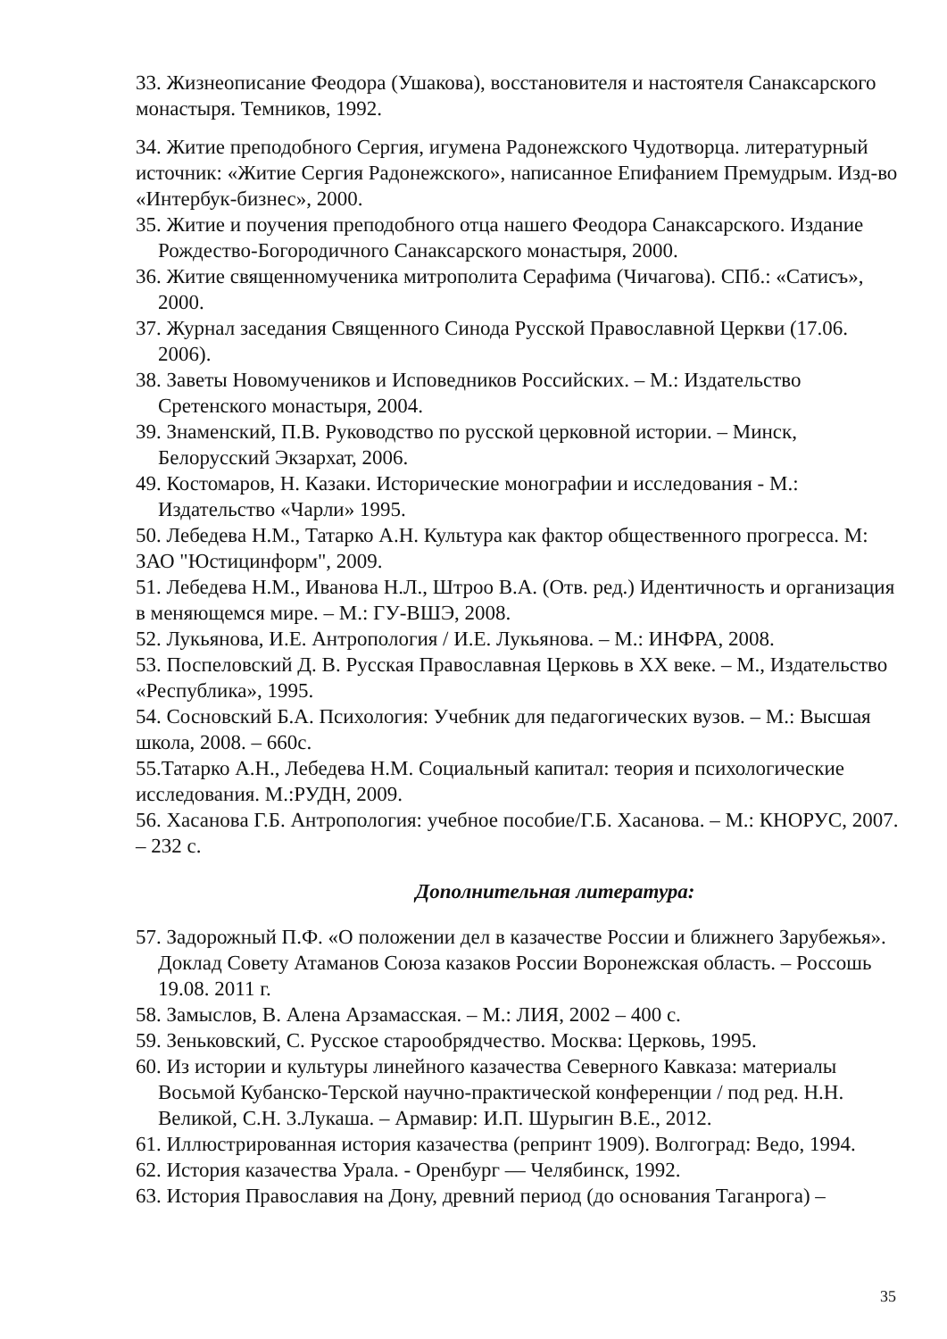33. Жизнеописание Феодора (Ушакова), восстановителя и настоятеля Санаксарского монастыря. Темников, 1992.
34. Житие преподобного Сергия, игумена Радонежского Чудотворца. литературный источник: «Житие Сергия Радонежского», написанное Епифанием Премудрым. Изд-во «Интербук-бизнес», 2000.
35. Житие и поучения преподобного отца нашего Феодора Санаксарского. Издание Рождество-Богородичного Санаксарского монастыря, 2000.
36. Житие священномученика митрополита Серафима (Чичагова). СПб.: «Сатисъ», 2000.
37. Журнал заседания Священного Синода Русской Православной Церкви (17.06. 2006).
38. Заветы Новомучеников и Исповедников Российских. – М.: Издательство Сретенского монастыря, 2004.
39. Знаменский, П.В. Руководство по русской церковной истории. – Минск, Белорусский Экзархат, 2006.
49. Костомаров, Н. Казаки. Исторические монографии и исследования - М.: Издательство «Чарли» 1995.
50. Лебедева Н.М., Татарко А.Н. Культура как фактор общественного прогресса. М: ЗАО "Юстицинформ", 2009.
51. Лебедева Н.М., Иванова Н.Л., Штроо В.А. (Отв. ред.) Идентичность и организация в меняющемся мире. – М.: ГУ-ВШЭ, 2008.
52. Лукьянова, И.Е. Антропология / И.Е. Лукьянова. – М.: ИНФРА, 2008.
53. Поспеловский Д. В. Русская Православная Церковь в XX веке. – М., Издательство «Республика», 1995.
54. Сосновский Б.А. Психология: Учебник для педагогических вузов. – М.: Высшая школа, 2008. – 660с.
55.Татарко А.Н., Лебедева Н.М. Социальный капитал: теория и психологические исследования. М.:РУДН, 2009.
56. Хасанова Г.Б. Антропология: учебное пособие/Г.Б. Хасанова. – М.: КНОРУС, 2007. – 232 с.
Дополнительная литература:
57. Задорожный П.Ф. «О положении дел в казачестве России и ближнего Зарубежья». Доклад Совету Атаманов Союза казаков России Воронежская область. – Россошь 19.08. 2011 г.
58. Замыслов, В. Алена Арзамасская. – М.: ЛИЯ, 2002 – 400 с.
59. Зеньковский, С. Русское старообрядчество. Москва: Церковь, 1995.
60. Из истории и культуры линейного казачества Северного Кавказа: материалы Восьмой Кубанско-Терской научно-практической конференции / под ред. Н.Н. Великой, С.Н. 3.Лукаша. – Армавир: И.П. Шурыгин В.Е., 2012.
61. Иллюстрированная история казачества (репринт 1909). Волгоград: Ведо, 1994.
62. История казачества Урала. - Оренбург — Челябинск, 1992.
63. История Православия на Дону, древний период (до основания Таганрога) –
35